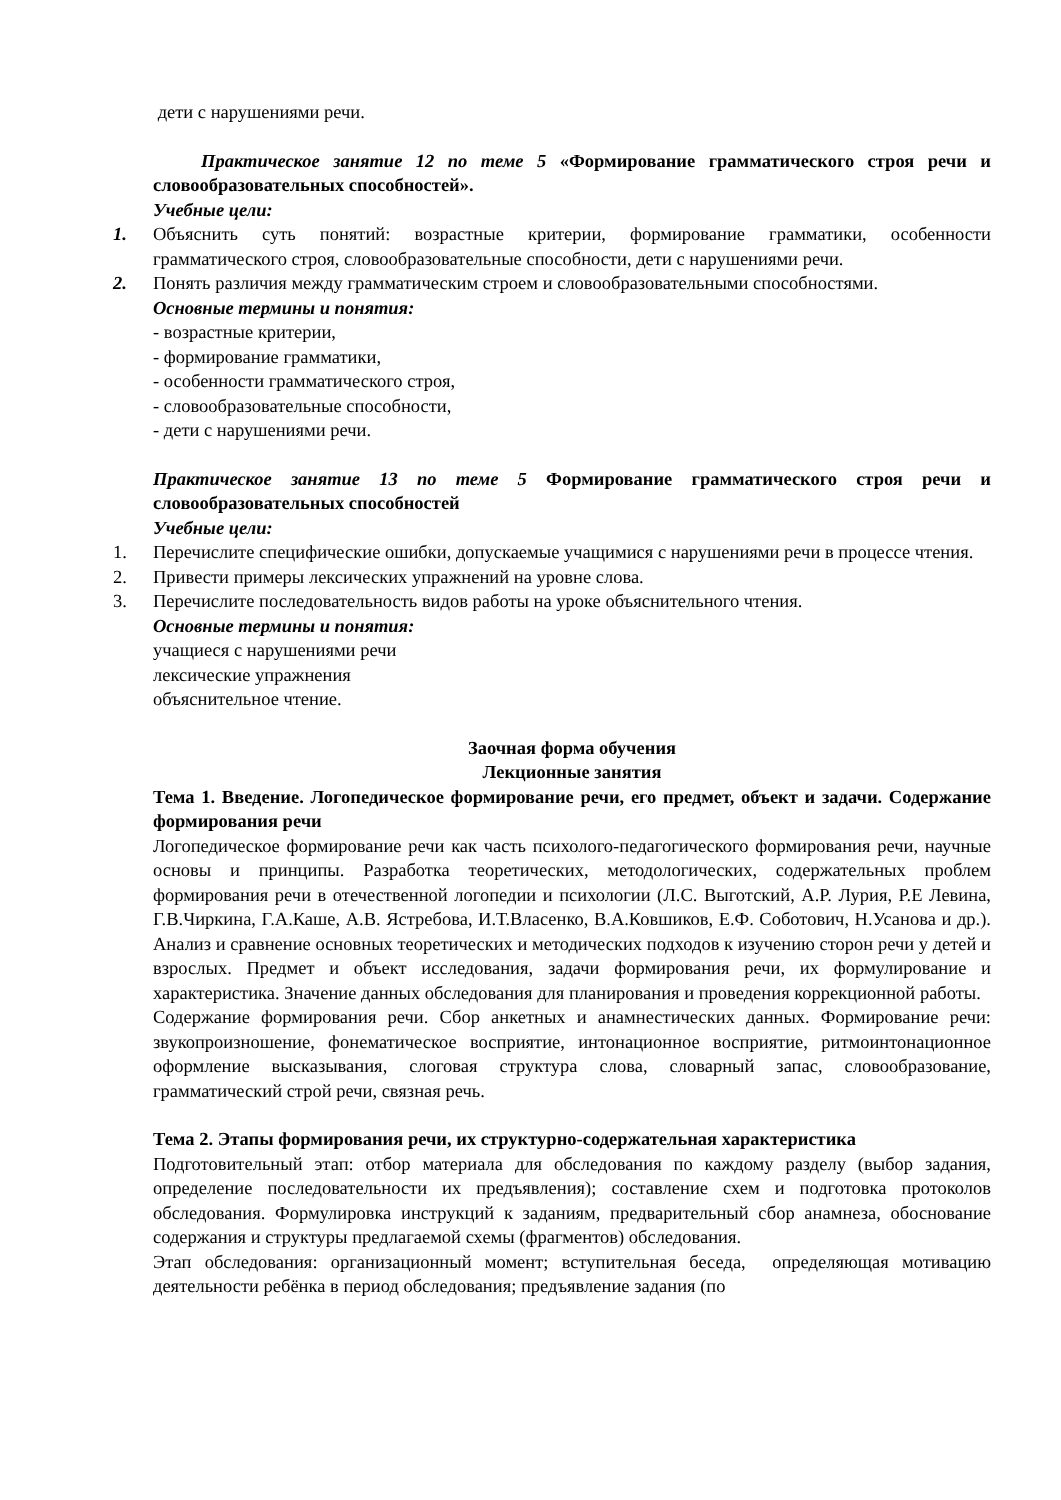дети с нарушениями речи.
Практическое занятие 12 по теме 5 «Формирование грамматического строя речи и словообразовательных способностей».
Учебные цели:
1. Объяснить суть понятий: возрастные критерии, формирование грамматики, особенности грамматического строя, словообразовательные способности, дети с нарушениями речи.
2. Понять различия между грамматическим строем и словообразовательными способностями.
Основные термины и понятия:
- возрастные критерии,
- формирование грамматики,
- особенности грамматического строя,
- словообразовательные способности,
- дети с нарушениями речи.
Практическое занятие 13 по теме 5 Формирование грамматического строя речи и словообразовательных способностей
Учебные цели:
1. Перечислите специфические ошибки, допускаемые учащимися с нарушениями речи в процессе чтения.
2. Привести примеры лексических упражнений на уровне слова.
3. Перечислите последовательность видов работы на уроке объяснительного чтения.
Основные термины и понятия:
учащиеся с нарушениями речи
лексические упражнения
объяснительное чтение.
Заочная форма обучения
Лекционные занятия
Тема 1. Введение. Логопедическое формирование речи, его предмет, объект и задачи. Содержание формирования речи
Логопедическое формирование речи как часть психолого-педагогического формирования речи, научные основы и принципы. Разработка теоретических, методологических, содержательных проблем формирования речи в отечественной логопедии и психологии (Л.С. Выготский, А.Р. Лурия, Р.Е Левина, Г.В.Чиркина, Г.А.Каше, А.В. Ястребова, И.Т.Власенко, В.А.Ковшиков, Е.Ф. Соботович, Н.Усанова и др.). Анализ и сравнение основных теоретических и методических подходов к изучению сторон речи у детей и взрослых. Предмет и объект исследования, задачи формирования речи, их формулирование и характеристика. Значение данных обследования для планирования и проведения коррекционной работы.
Содержание формирования речи. Сбор анкетных и анамнестических данных. Формирование речи: звукопроизношение, фонематическое восприятие, интонационное восприятие, ритмоинтонационное оформление высказывания, слоговая структура слова, словарный запас, словообразование, грамматический строй речи, связная речь.
Тема 2. Этапы формирования речи, их структурно-содержательная характеристика
Подготовительный этап: отбор материала для обследования по каждому разделу (выбор задания, определение последовательности их предъявления); составление схем и подготовка протоколов обследования. Формулировка инструкций к заданиям, предварительный сбор анамнеза, обоснование содержания и структуры предлагаемой схемы (фрагментов) обследования.
Этап обследования: организационный момент; вступительная беседа, определяющая мотивацию деятельности ребёнка в период обследования; предъявление задания (по